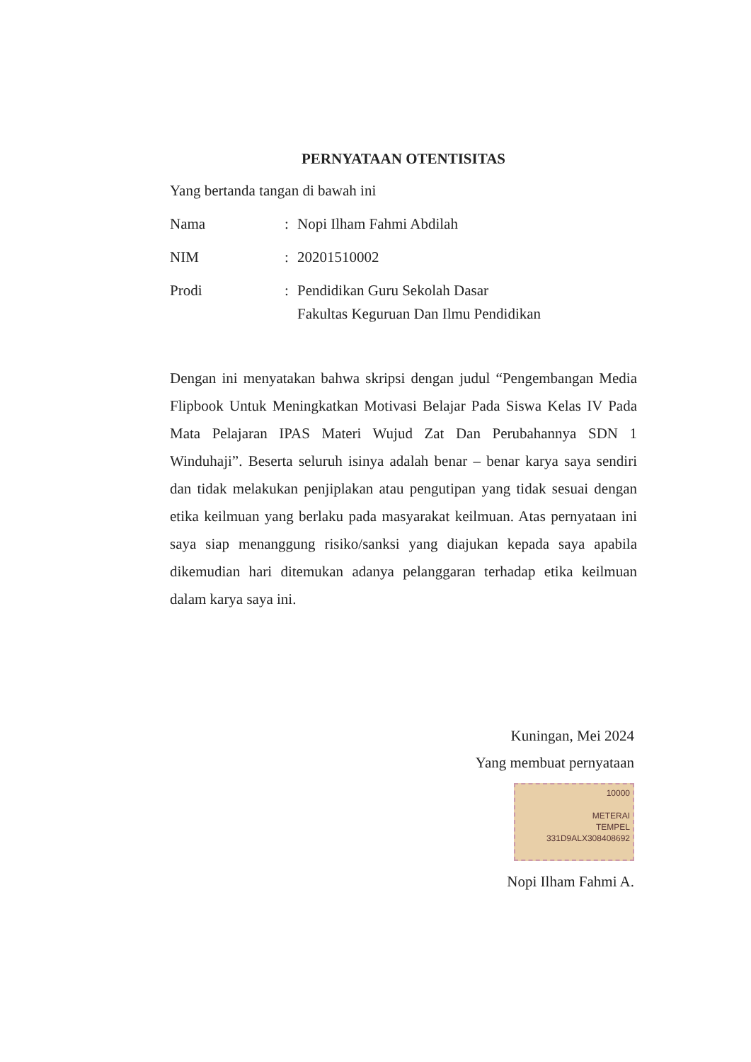PERNYATAAN OTENTISITAS
Yang bertanda tangan di bawah ini
Nama : Nopi Ilham Fahmi Abdilah
NIM : 20201510002
Prodi : Pendidikan Guru Sekolah Dasar
Fakultas Keguruan Dan Ilmu Pendidikan
Dengan ini menyatakan bahwa skripsi dengan judul “Pengembangan Media Flipbook Untuk Meningkatkan Motivasi Belajar Pada Siswa Kelas IV Pada Mata Pelajaran IPAS Materi Wujud Zat Dan Perubahannya SDN 1 Winduhaji”. Beserta seluruh isinya adalah benar – benar karya saya sendiri dan tidak melakukan penjiplakan atau pengutipan yang tidak sesuai dengan etika keilmuan yang berlaku pada masyarakat keilmuan. Atas pernyataan ini saya siap menanggung risiko/sanksi yang diajukan kepada saya apabila dikemudian hari ditemukan adanya pelanggaran terhadap etika keilmuan dalam karya saya ini.
Kuningan, Mei 2024
Yang membuat pernyataan
10000
METERAI
TEMPEL
331D9ALX308408692
Nopi Ilham Fahmi A.